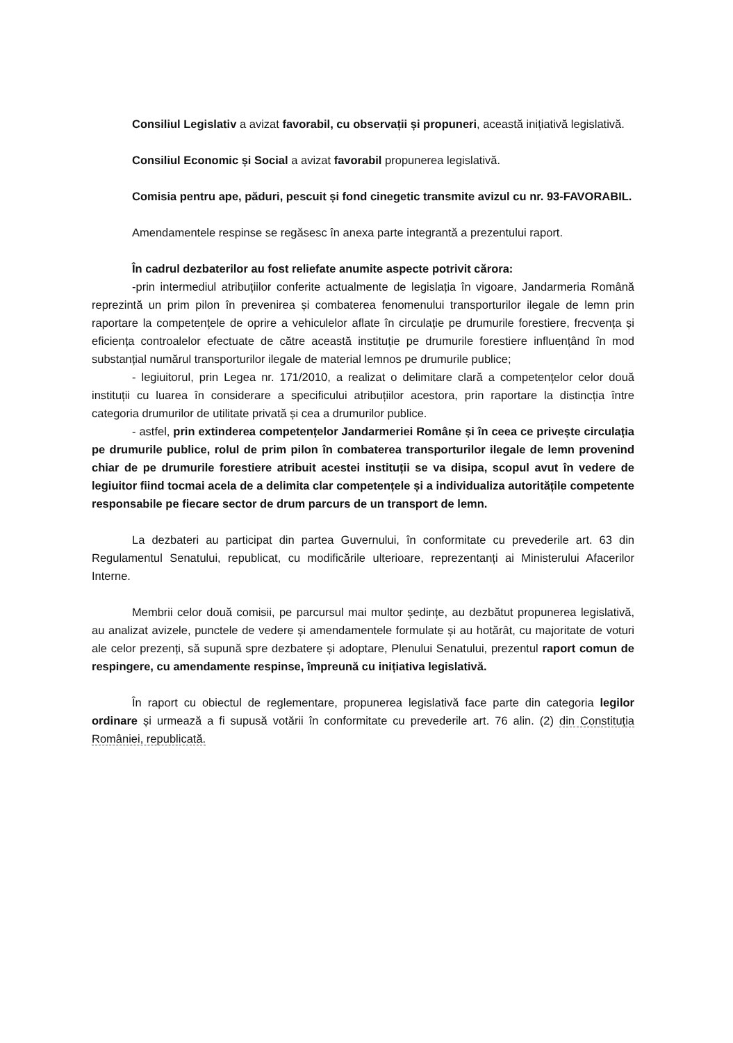Consiliul Legislativ a avizat favorabil, cu observații și propuneri, această inițiativă legislativă.
Consiliul Economic și Social a avizat favorabil propunerea legislativă.
Comisia pentru ape, păduri, pescuit și fond cinegetic transmite avizul cu nr. 93-FAVORABIL.
Amendamentele respinse se regăsesc în anexa parte integrantă a prezentului raport.
În cadrul dezbaterilor au fost reliefate anumite aspecte potrivit cărora:
-prin intermediul atribuțiilor conferite actualmente de legislația în vigoare, Jandarmeria Română reprezintă un prim pilon în prevenirea și combaterea fenomenului transporturilor ilegale de lemn prin raportare la competențele de oprire a vehiculelor aflate în circulație pe drumurile forestiere, frecvența și eficiența controalelor efectuate de către această instituție pe drumurile forestiere influențând în mod substanțial numărul transporturilor ilegale de material lemnos pe drumurile publice;
- legiuitorul, prin Legea nr. 171/2010, a realizat o delimitare clară a competențelor celor două instituții cu luarea în considerare a specificului atribuțiilor acestora, prin raportare la distincția între categoria drumurilor de utilitate privată și cea a drumurilor publice.
- astfel, prin extinderea competențelor Jandarmeriei Române și în ceea ce privește circulația pe drumurile publice, rolul de prim pilon în combaterea transporturilor ilegale de lemn provenind chiar de pe drumurile forestiere atribuit acestei instituții se va disipa, scopul avut în vedere de legiuitor fiind tocmai acela de a delimita clar competențele și a individualiza autoritățile competente responsabile pe fiecare sector de drum parcurs de un transport de lemn.
La dezbateri au participat din partea Guvernului, în conformitate cu prevederile art. 63 din Regulamentul Senatului, republicat, cu modificările ulterioare, reprezentanți ai Ministerului Afacerilor Interne.
Membrii celor două comisii, pe parcursul mai multor ședințe, au dezbătut propunerea legislativă, au analizat avizele, punctele de vedere și amendamentele formulate și au hotărât, cu majoritate de voturi ale celor prezenți, să supună spre dezbatere și adoptare, Plenului Senatului, prezentul raport comun de respingere, cu amendamente respinse, împreună cu inițiativa legislativă.
În raport cu obiectul de reglementare, propunerea legislativă face parte din categoria legilor ordinare și urmează a fi supusă votării în conformitate cu prevederile art. 76 alin. (2) din Constituția României, republicată.